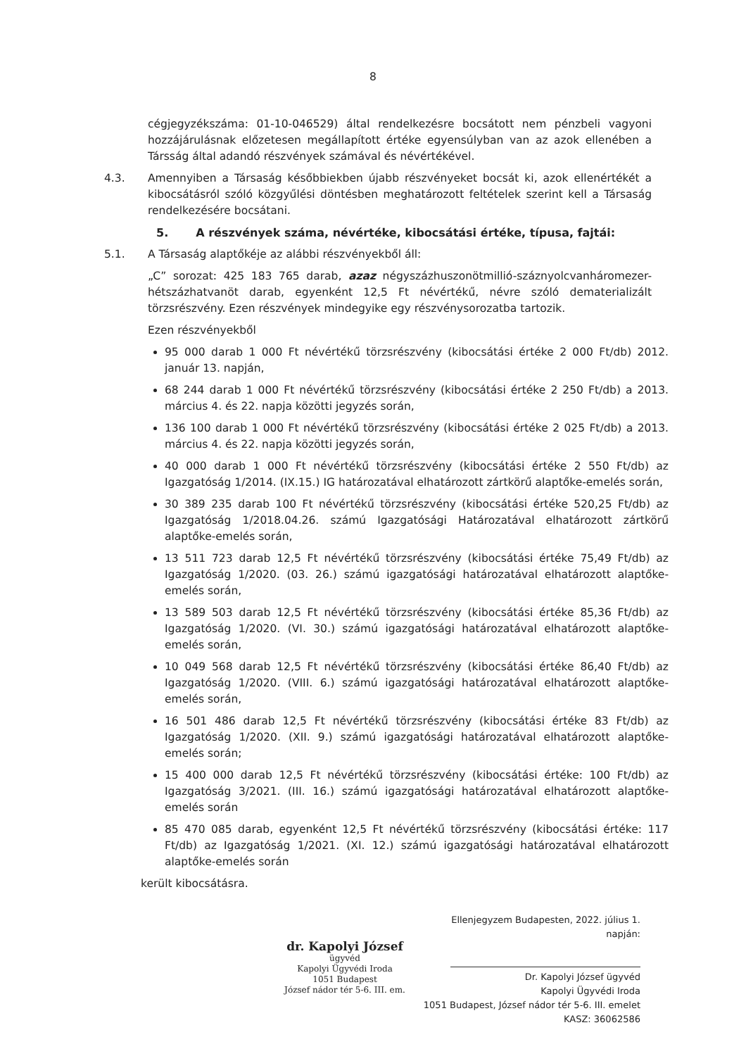8
cégjegyzékszáma: 01-10-046529) által rendelkezésre bocsátott nem pénzbeli vagyoni hozzájárulásnak előzetesen megállapított értéke egyensúlyban van az azok ellenében a Társság által adandó részvények számával és névértékével.
4.3. Amennyiben a Társaság későbbiekben újabb részvényeket bocsát ki, azok ellenértékét a kibocsátásról szóló közgyűlési döntésben meghatározott feltételek szerint kell a Társaság rendelkezésére bocsátani.
5. A részvények száma, névértéke, kibocsátási értéke, típusa, fajtái:
5.1. A Társaság alaptőkéje az alábbi részvényekből áll:
„C” sorozat: 425 183 765 darab, azaz négyszázhuszonötmillió-száznyolcvanháromezer-hétszázhatvanöt darab, egyenként 12,5 Ft névértékű, névre szóló dematerializált törzsrészvény. Ezen részvények mindegyike egy részvénysorozatba tartozik.
Ezen részvényekből
95 000 darab 1 000 Ft névértékű törzsrészvény (kibocsátási értéke 2 000 Ft/db) 2012. január 13. napján,
68 244 darab 1 000 Ft névértékű törzsrészvény (kibocsátási értéke 2 250 Ft/db) a 2013. március 4. és 22. napja közötti jegyzés során,
136 100 darab 1 000 Ft névértékű törzsrészvény (kibocsátási értéke 2 025 Ft/db) a 2013. március 4. és 22. napja közötti jegyzés során,
40 000 darab 1 000 Ft névértékű törzsrészvény (kibocsátási értéke 2 550 Ft/db) az Igazgatóság 1/2014. (IX.15.) IG határozatával elhatározott zártkörű alaptőke-emelés során,
30 389 235 darab 100 Ft névértékű törzsrészvény (kibocsátási értéke 520,25 Ft/db) az Igazgatóság 1/2018.04.26. számú Igazgatósági Határozatával elhatározott zártkörű alaptőke-emelés során,
13 511 723 darab 12,5 Ft névértékű törzsrészvény (kibocsátási értéke 75,49 Ft/db) az Igazgatóság 1/2020. (03. 26.) számú igazgatósági határozatával elhatározott alaptőke-emelés során,
13 589 503 darab 12,5 Ft névértékű törzsrészvény (kibocsátási értéke 85,36 Ft/db) az Igazgatóság 1/2020. (VI. 30.) számú igazgatósági határozatával elhatározott alaptőke-emelés során,
10 049 568 darab 12,5 Ft névértékű törzsrészvény (kibocsátási értéke 86,40 Ft/db) az Igazgatóság 1/2020. (VIII. 6.) számú igazgatósági határozatával elhatározott alaptőke-emelés során,
16 501 486 darab 12,5 Ft névértékű törzsrészvény (kibocsátási értéke 83 Ft/db) az Igazgatóság 1/2020. (XII. 9.) számú igazgatósági határozatával elhatározott alaptőke-emelés során;
15 400 000 darab 12,5 Ft névértékű törzsrészvény (kibocsátási értéke: 100 Ft/db) az Igazgatóság 3/2021. (III. 16.) számú igazgatósági határozatával elhatározott alaptőke-emelés során
85 470 085 darab, egyenként 12,5 Ft névértékű törzsrészvény (kibocsátási értéke: 117 Ft/db) az Igazgatóság 1/2021. (XI. 12.) számú igazgatósági határozatával elhatározott alaptőke-emelés során
került kibocsátásra.
dr. Kapolyi József
ügyvéd
Kapolyi Ügyvédi Iroda
1051 Budapest
József nádor tér 5-6. III. em.
Ellenjegyzem Budapesten, 2022. július 1. napján:
Dr. Kapolyi József ügyvéd
Kapolyi Ügyvédi Iroda
1051 Budapest, József nádor tér 5-6. III. emelet
KASZ: 36062586